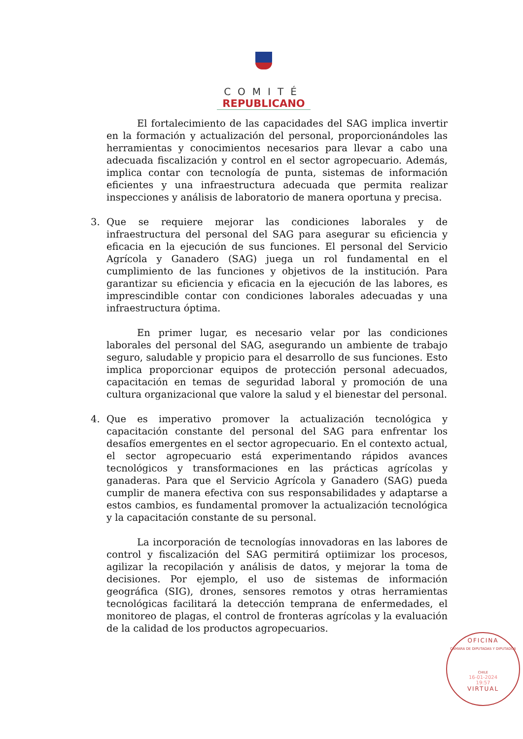COMITÉ
REPUBLICANO
El fortalecimiento de las capacidades del SAG implica invertir en la formación y actualización del personal, proporcionándoles las herramientas y conocimientos necesarios para llevar a cabo una adecuada fiscalización y control en el sector agropecuario. Además, implica contar con tecnología de punta, sistemas de información eficientes y una infraestructura adecuada que permita realizar inspecciones y análisis de laboratorio de manera oportuna y precisa.
3. Que se requiere mejorar las condiciones laborales y de infraestructura del personal del SAG para asegurar su eficiencia y eficacia en la ejecución de sus funciones. El personal del Servicio Agrícola y Ganadero (SAG) juega un rol fundamental en el cumplimiento de las funciones y objetivos de la institución. Para garantizar su eficiencia y eficacia en la ejecución de las labores, es imprescindible contar con condiciones laborales adecuadas y una infraestructura óptima.
En primer lugar, es necesario velar por las condiciones laborales del personal del SAG, asegurando un ambiente de trabajo seguro, saludable y propicio para el desarrollo de sus funciones. Esto implica proporcionar equipos de protección personal adecuados, capacitación en temas de seguridad laboral y promoción de una cultura organizacional que valore la salud y el bienestar del personal.
4. Que es imperativo promover la actualización tecnológica y capacitación constante del personal del SAG para enfrentar los desafíos emergentes en el sector agropecuario. En el contexto actual, el sector agropecuario está experimentando rápidos avances tecnológicos y transformaciones en las prácticas agrícolas y ganaderas. Para que el Servicio Agrícola y Ganadero (SAG) pueda cumplir de manera efectiva con sus responsabilidades y adaptarse a estos cambios, es fundamental promover la actualización tecnológica y la capacitación constante de su personal.
La incorporación de tecnologías innovadoras en las labores de control y fiscalización del SAG permitirá optiimizar los procesos, agilizar la recopilación y análisis de datos, y mejorar la toma de decisiones. Por ejemplo, el uso de sistemas de información geográfica (SIG), drones, sensores remotos y otras herramientas tecnológicas facilitará la detección temprana de enfermedades, el monitoreo de plagas, el control de fronteras agrícolas y la evaluación de la calidad de los productos agropecuarios.
OFICINA
CAMARA DE DIPUTADAS Y DIPUTADOS
CHILE
16-01-2024
19:57
VIRTUAL